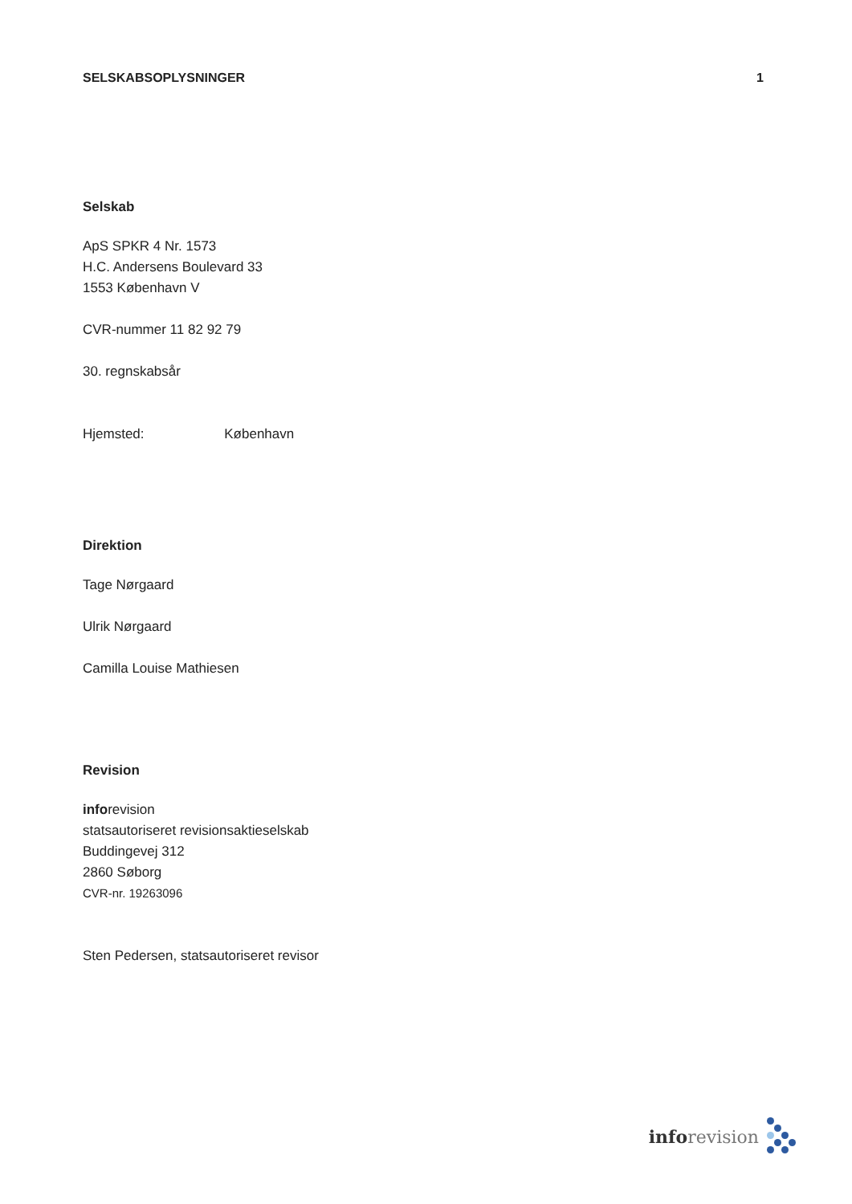SELSKABSOPLYSNINGER 1
Selskab
ApS SPKR 4 Nr. 1573
H.C. Andersens Boulevard 33
1553 København V
CVR-nummer 11 82 92 79
30. regnskabsår
Hjemsted: København
Direktion
Tage Nørgaard
Ulrik Nørgaard
Camilla Louise Mathiesen
Revision
inforevision
statsautoriseret revisionsaktieselskab
Buddingevej 312
2860 Søborg
CVR-nr. 19263096
Sten Pedersen, statsautoriseret revisor
info revision